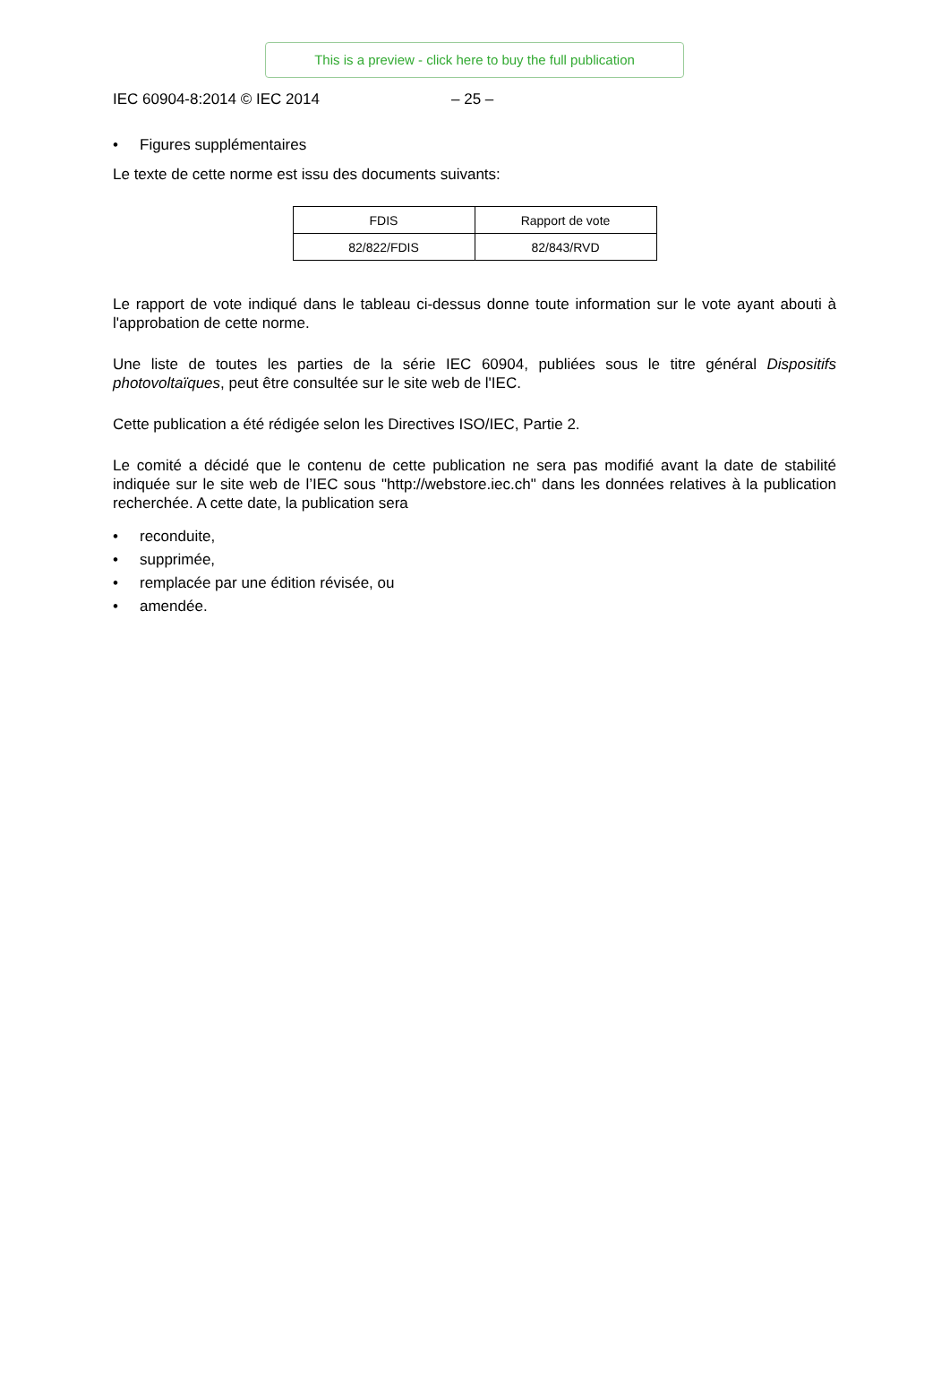This is a preview - click here to buy the full publication
IEC 60904-8:2014 © IEC 2014 – 25 –
• Figures supplémentaires
Le texte de cette norme est issu des documents suivants:
| FDIS | Rapport de vote |
| --- | --- |
| 82/822/FDIS | 82/843/RVD |
Le rapport de vote indiqué dans le tableau ci-dessus donne toute information sur le vote ayant abouti à l'approbation de cette norme.
Une liste de toutes les parties de la série IEC 60904, publiées sous le titre général Dispositifs photovoltaïques, peut être consultée sur le site web de l'IEC.
Cette publication a été rédigée selon les Directives ISO/IEC, Partie 2.
Le comité a décidé que le contenu de cette publication ne sera pas modifié avant la date de stabilité indiquée sur le site web de l’IEC sous "http://webstore.iec.ch" dans les données relatives à la publication recherchée. A cette date, la publication sera
• reconduite,
• supprimée,
• remplacée par une édition révisée, ou
• amendée.